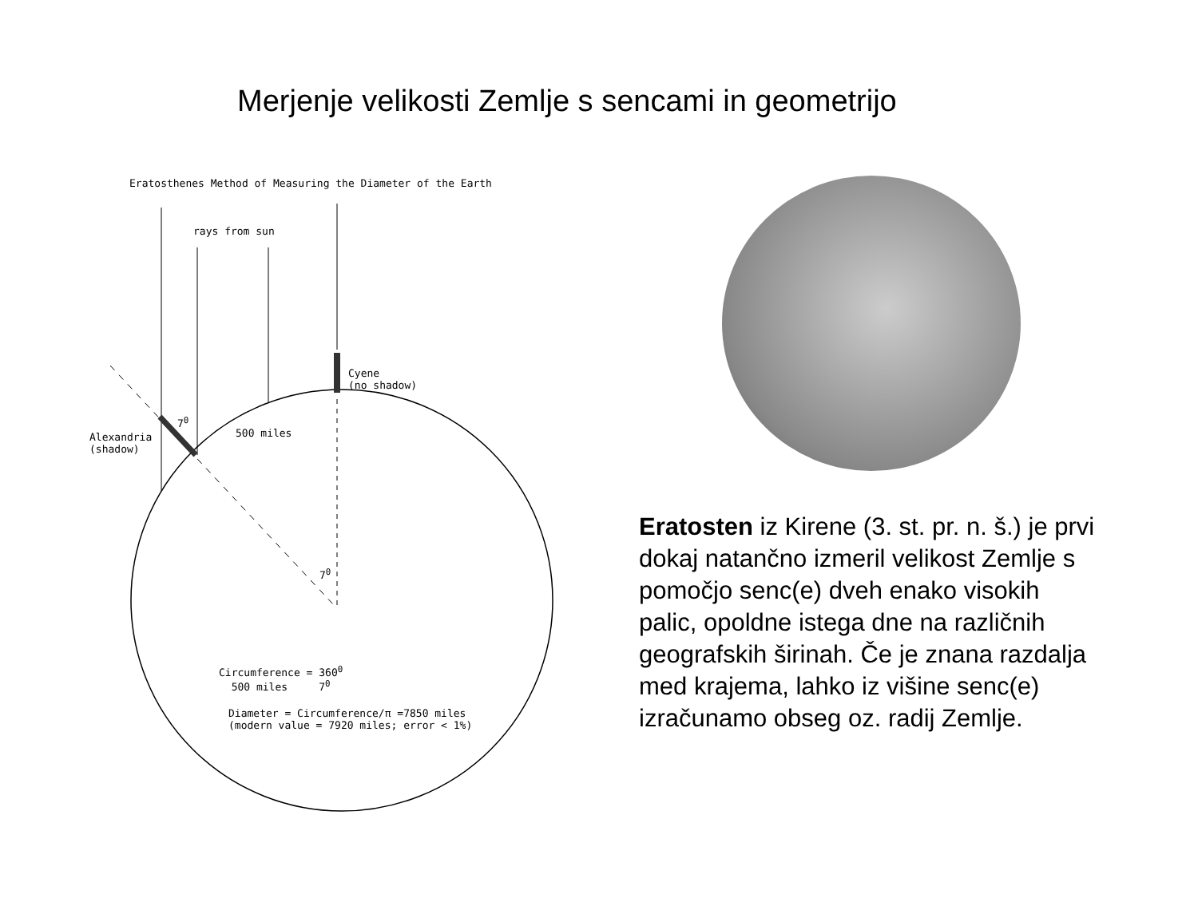Merjenje velikosti Zemlje s sencami in geometrijo
Eratosthenes Method of Measuring the Diameter of the Earth
rays from sun
Cyene
(no shadow)
Alexandria
(shadow)
7<sup>0</sup>
500 miles
7<sup>0</sup>
Circumference = 360<sup>0</sup>
500 miles 7<sup>0</sup>
Diameter = Circumference/π =7850 miles
(modern value = 7920 miles; error < 1%)
Eratosten iz Kirene (3. st. pr. n. š.) je prvi dokaj natančno izmeril velikost Zemlje s pomočjo senc(e) dveh enako visokih palic, opoldne istega dne na različnih geografskih širinah. Če je znana razdalja med krajema, lahko iz višine senc(e) izračunamo obseg oz. radij Zemlje.